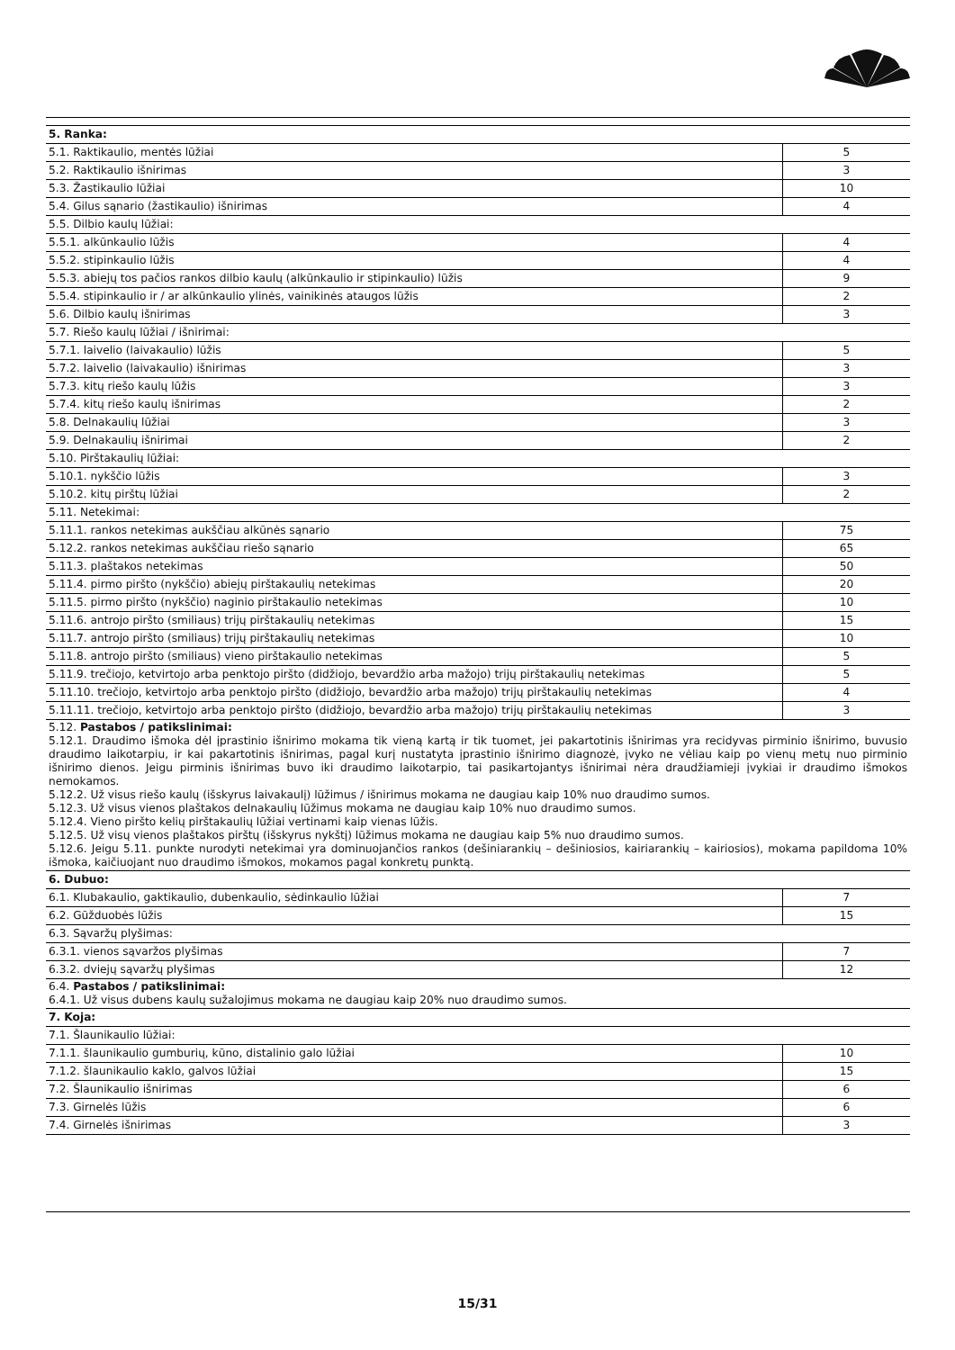| 5. Ranka: | |
| 5.1. Raktikaulio, mentės lūžiai | 5 |
| 5.2. Raktikaulio išnirimas | 3 |
| 5.3. Žastikaulio lūžiai | 10 |
| 5.4. Gilus sąnario (žastikaulio) išnirimas | 4 |
| 5.5. Dilbio kaulų lūžiai: | |
| 5.5.1. alkūnkaulio lūžis | 4 |
| 5.5.2. stipinkaulio lūžis | 4 |
| 5.5.3. abiejų tos pačios rankos dilbio kaulų (alkūnkaulio ir stipinkaulio) lūžis | 9 |
| 5.5.4. stipinkaulio ir / ar alkūnkaulio ylinės, vainikinės ataugos lūžis | 2 |
| 5.6. Dilbio kaulų išnirimas | 3 |
| 5.7. Riešo kaulų lūžiai / išnirimai: | |
| 5.7.1. laivelio (laivakaulio) lūžis | 5 |
| 5.7.2. laivelio (laivakaulio) išnirimas | 3 |
| 5.7.3. kitų riešo kaulų lūžis | 3 |
| 5.7.4. kitų riešo kaulų išnirimas | 2 |
| 5.8. Delnakaulių lūžiai | 3 |
| 5.9. Delnakaulių išnirimai | 2 |
| 5.10. Pirštakaulių lūžiai: | |
| 5.10.1. nykščio lūžis | 3 |
| 5.10.2. kitų pirštų lūžiai | 2 |
| 5.11. Netekimai: | |
| 5.11.1. rankos netekimas aukščiau alkūnės sąnario | 75 |
| 5.12.2. rankos netekimas aukščiau riešo sąnario | 65 |
| 5.11.3. plaštakos netekimas | 50 |
| 5.11.4. pirmo piršto (nykščio) abiejų pirštakaulių netekimas | 20 |
| 5.11.5. pirmo piršto (nykščio) naginio pirštakaulio netekimas | 10 |
| 5.11.6. antrojo piršto (smiliaus) trijų pirštakaulių netekimas | 15 |
| 5.11.7. antrojo piršto (smiliaus) trijų pirštakaulių netekimas | 10 |
| 5.11.8. antrojo piršto (smiliaus) vieno pirštakaulio netekimas | 5 |
| 5.11.9. trečiojo, ketvirtojo arba penktojo piršto (didžiojo, bevardžio arba mažojo) trijų pirštakaulių netekimas | 5 |
| 5.11.10. trečiojo, ketvirtojo arba penktojo piršto (didžiojo, bevardžio arba mažojo) trijų pirštakaulių netekimas | 4 |
| 5.11.11. trečiojo, ketvirtojo arba penktojo piršto (didžiojo, bevardžio arba mažojo) trijų pirštakaulių netekimas | 3 |
| 5.12. Pastabos / patikslinimai: 5.12.1. Draudimo išmoka dėl įprastinio išnirimo mokama tik vieną kartą ir tik tuomet, jei pakartotinis išnirimas yra recidyvas pirminio išnirimo, buvusio draudimo laikotarpiu, ir kai pakartotinis išnirimas, pagal kurį nustatyta įprastinio išnirimo diagnozė, įvyko ne vėliau kaip po vienų metų nuo pirminio išnirimo dienos. Jeigu pirminis išnirimas buvo iki draudimo laikotarpio, tai pasikartojantys išnirimai nėra draudžiamieji įvykiai ir draudimo išmokos nemokamos. 5.12.2. Už visus riešo kaulų (išskyrus laivakaulį) lūžimus / išnirimus mokama ne daugiau kaip 10% nuo draudimo sumos. 5.12.3. Už visus vienos plaštakos delnakaulių lūžimus mokama ne daugiau kaip 10% nuo draudimo sumos. 5.12.4. Vieno piršto kelių pirštakaulių lūžiai vertinami kaip vienas lūžis. 5.12.5. Už visų vienos plaštakos pirštų (išskyrus nykštį) lūžimus mokama ne daugiau kaip 5% nuo draudimo sumos. 5.12.6. Jeigu 5.11. punkte nurodyti netekimai yra dominuojančios rankos (dešiniarankių – dešiniosios, kairiarankių – kairiosios), mokama papildoma 10% išmoka, kaičiuojant nuo draudimo išmokos, mokamos pagal konkretų punktą. | |
| 6. Dubuo: | |
| 6.1. Klubakaulio, gaktikaulio, dubenkaulio, sėdinkaulio lūžiai | 7 |
| 6.2. Gūžduobės lūžis | 15 |
| 6.3. Sąvaržų plyšimas: | |
| 6.3.1. vienos sąvaržos plyšimas | 7 |
| 6.3.2. dviejų sąvaržų plyšimas | 12 |
| 6.4. Pastabos / patikslinimai: 6.4.1. Už visus dubens kaulų sužalojimus mokama ne daugiau kaip 20% nuo draudimo sumos. | |
| 7. Koja: | |
| 7.1. Šlaunikaulio lūžiai: | |
| 7.1.1. šlaunikaulio gumburių, kūno, distalinio galo lūžiai | 10 |
| 7.1.2. šlaunikaulio kaklo, galvos lūžiai | 15 |
| 7.2. Šlaunikaulio išnirimas | 6 |
| 7.3. Girnelės lūžis | 6 |
| 7.4. Girnelės išnirimas | 3 |
15/31